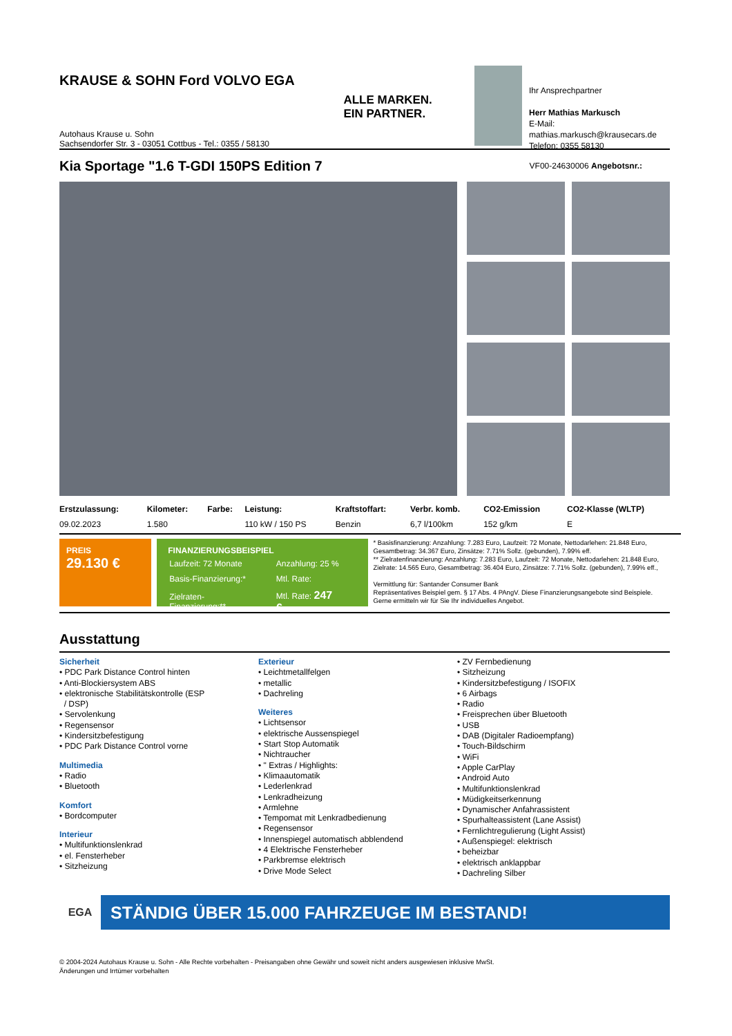KRAUSE & SOHN Ford VOLVO EGA
Autohaus Krause u. Sohn
Sachsendorfer Str. 3 - 03051 Cottbus - Tel.: 0355 / 58130
ALLE MARKEN.
EIN PARTNER.
Ihr Ansprechpartner
Herr Mathias Markusch
E-Mail: mathias.markusch@krausecars.de
Telefon: 0355 58130
Kia Sportage "1.6 T-GDI 150PS Edition 7
VF00-24630006 Angebotsnr.:
| Erstzulassung: | Kilometer: | Farbe: | Leistung: | Kraftstoffart: | Verbr. komb. | CO2-Emission | CO2-Klasse (WLTP) |
| --- | --- | --- | --- | --- | --- | --- | --- |
| 09.02.2023 | 1.580 | | 110 kW / 150 PS | Benzin | 6,7 l/100km | 152 g/km | E |
PREIS
29.130 €
FINANZIERUNGSBEISPIEL
| Laufzeit: 72 Monate | Anzahlung: 25 % |
| Basis-Finanzierung:* | Mtl. Rate: |
| Zielraten-Finanzierung:** | Mtl. Rate: 247 € |
* Basisfinanzierung: Anzahlung: 7.283 Euro, Laufzeit: 72 Monate, Nettodarlehen: 21.848 Euro, Gesamtbetrag: 34.367 Euro, Zinsätze: 7.71% Sollz. (gebunden), 7.99% eff.
** Zielratenfinanzierung: Anzahlung: 7.283 Euro, Laufzeit: 72 Monate, Nettodarlehen: 21.848 Euro, Zielrate: 14.565 Euro, Gesamtbetrag: 36.404 Euro, Zinsätze: 7.71% Sollz. (gebunden), 7.99% eff.,
Vermittlung für: Santander Consumer Bank
Repräsentatives Beispiel gem. § 17 Abs. 4 PAngV. Diese Finanzierungsangebote sind Beispiele. Gerne ermitteln wir für Sie Ihr individuelles Angebot.
Ausstattung
Sicherheit
• PDC Park Distance Control hinten
• Anti-Blockiersystem ABS
• elektronische Stabilitätskontrolle (ESP
/ DSP)
• Servolenkung
• Regensensor
• Kindersitzbefestigung
• PDC Park Distance Control vorne
Multimedia
• Radio
• Bluetooth
Komfort
• Bordcomputer
Interieur
• Multifunktionslenkrad
• el. Fensterheber
• Sitzheizung
Exterieur
• Leichtmetallfelgen
• metallic
• Dachreling
Weiteres
• Lichtsensor
• elektrische Aussenspiegel
• Start Stop Automatik
• Nichtraucher
• " Extras / Highlights:
• Klimaautomatik
• Lederlenkrad
• Lenkradheizung
• Armlehne
• Tempomat mit Lenkradbedienung
• Regensensor
• Innenspiegel automatisch abblendend
• 4 Elektrische Fensterheber
• Parkbremse elektrisch
• Drive Mode Select
• ZV Fernbedienung
• Sitzheizung
• Kindersitzbefestigung / ISOFIX
• 6 Airbags
• Radio
• Freisprechen über Bluetooth
• USB
• DAB (Digitaler Radioempfang)
• Touch-Bildschirm
• WiFi
• Apple CarPlay
• Android Auto
• Multifunktionslenkrad
• Müdigkeitserkennung
• Dynamischer Anfahrassistent
• Spurhalteassistent (Lane Assist)
• Fernlichtregulierung (Light Assist)
• Außenspiegel: elektrisch
• beheizbar
• elektrisch anklappbar
• Dachreling Silber
EGA STÄNDIG ÜBER 15.000 FAHRZEUGE IM BESTAND!
© 2004-2024 Autohaus Krause u. Sohn - Alle Rechte vorbehalten - Preisangaben ohne Gewähr und soweit nicht anders ausgewiesen inklusive MwSt.
Änderungen und Irrtümer vorbehalten